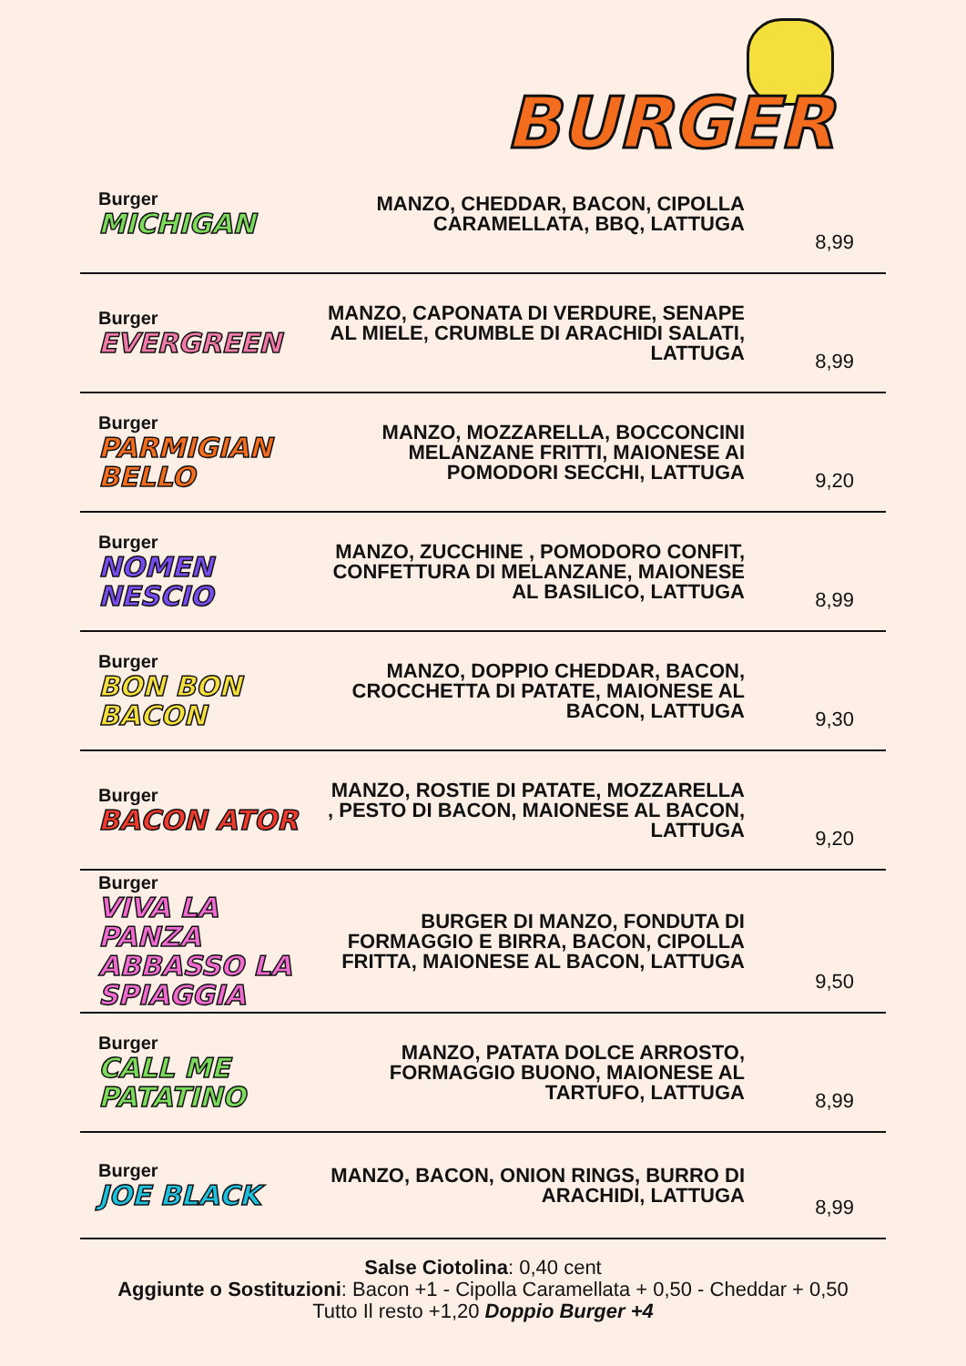BURGER
Burger
MICHIGAN
MANZO, CHEDDAR, BACON, CIPOLLA CARAMELLATA, BBQ, LATTUGA
8,99
Burger
EVERGREEN
MANZO, CAPONATA DI VERDURE, SENAPE AL MIELE, CRUMBLE DI ARACHIDI SALATI, LATTUGA
8,99
Burger
PARMIGIAN BELLO
MANZO, MOZZARELLA, BOCCONCINI MELANZANE FRITTI, MAIONESE AI POMODORI SECCHI, LATTUGA
9,20
Burger
NOMEN NESCIO
MANZO, ZUCCHINE , POMODORO CONFIT, CONFETTURA DI MELANZANE, MAIONESE AL BASILICO, LATTUGA
8,99
Burger
BON BON BACON
MANZO, DOPPIO CHEDDAR, BACON, CROCCHETTA DI PATATE, MAIONESE AL BACON, LATTUGA
9,30
Burger
BACON ATOR
MANZO, ROSTIE DI PATATE, MOZZARELLA , PESTO DI BACON, MAIONESE AL BACON, LATTUGA
9,20
Burger
VIVA LA PANZA ABBASSO LA SPIAGGIA
BURGER DI MANZO, FONDUTA DI FORMAGGIO E BIRRA, BACON, CIPOLLA FRITTA, MAIONESE AL BACON, LATTUGA
9,50
Burger
CALL ME PATATINO
MANZO, PATATA DOLCE ARROSTO, FORMAGGIO BUONO, MAIONESE AL TARTUFO, LATTUGA
8,99
Burger
JOE BLACK
MANZO, BACON, ONION RINGS, BURRO DI ARACHIDI, LATTUGA
8,99
Salse Ciotolina: 0,40 cent
Aggiunte o Sostituzioni: Bacon +1 - Cipolla Caramellata + 0,50 - Cheddar + 0,50
Tutto Il resto +1,20 Doppio Burger +4